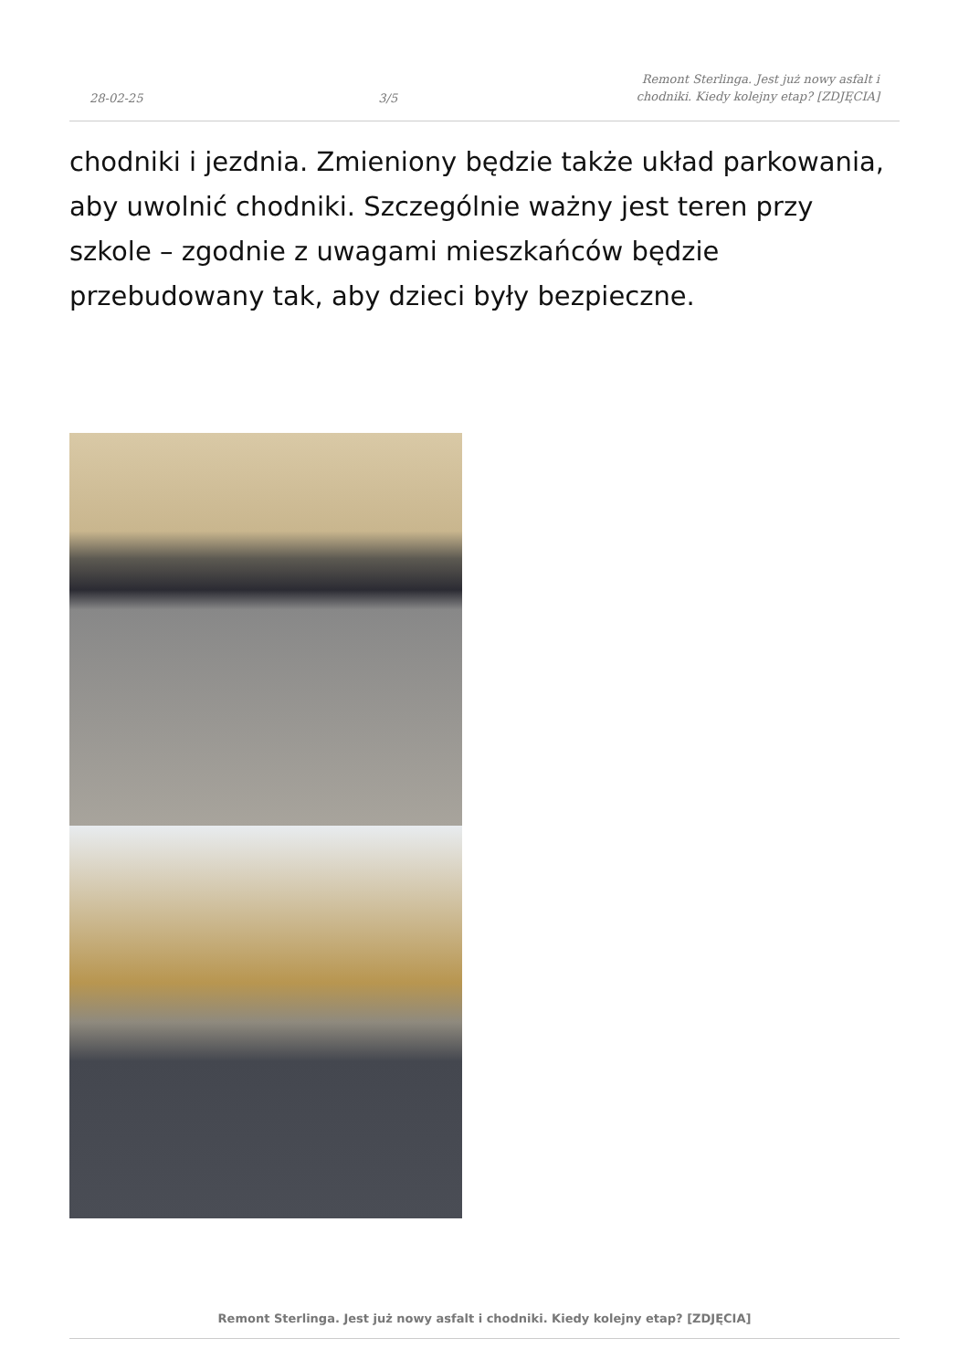28-02-25 3/5 Remont Sterlinga. Jest już nowy asfalt i chodniki. Kiedy kolejny etap? [ZDJĘCIA]
chodniki i jezdnia. Zmieniony będzie także układ parkowania, aby uwolnić chodniki. Szczególnie ważny jest teren przy szkole – zgodnie z uwagami mieszkańców będzie przebudowany tak, aby dzieci były bezpieczne.
Remont Sterlinga. Jest już nowy asfalt i chodniki. Kiedy kolejny etap? [ZDJĘCIA]